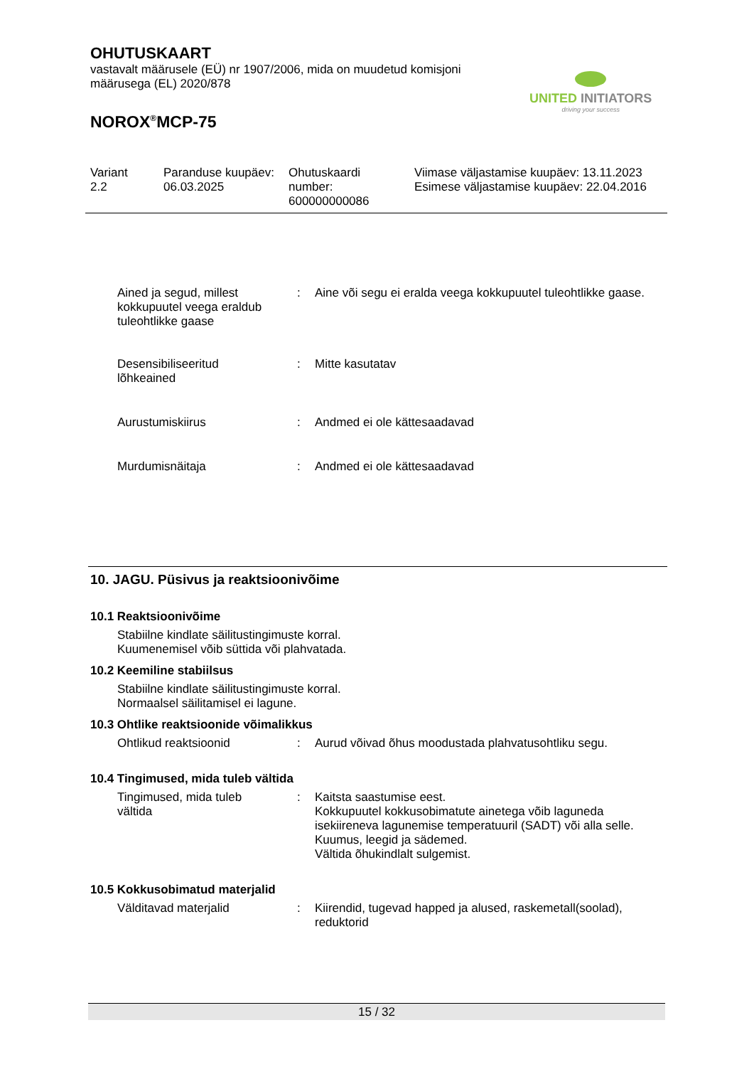OHUTUSKAART
vastavalt määrusele (EÜ) nr 1907/2006, mida on muudetud komisjoni
määrusega (EL) 2020/878
NOROX<sup>®</sup>MCP-75
UNITED INITIATORS
driving your success
Variant
2.2
Paranduse kuupäev:
06.03.2025
Ohutuskaardi
number:
600000000086
Viimase väljastamise kuupäev: 13.11.2023
Esimese väljastamise kuupäev: 22.04.2016
Ained ja segud, millest kokkupuutel veega eraldub tuleohtlikke gaase
: Aine või segu ei eralda veega kokkupuutel tuleohtlikke gaase.
Desensibiliseeritud
lõhkeained
: Mitte kasutatav
Aurustumiskiirus : Andmed ei ole kättesaadavad
Murdumisnäitaja : Andmed ei ole kättesaadavad
10. JAGU. Püsivus ja reaktsioonivõime
10.1 Reaktsioonivõime
Stabiilne kindlate säilitustingimuste korral.
Kuumenemisel võib süttida või plahvatada.
10.2 Keemiline stabiilsus
Stabiilne kindlate säilitustingimuste korral.
Normaalsel säilitamisel ei lagune.
10.3 Ohtlike reaktsioonide võimalikkus
Ohtlikud reaktsioonid : Aurud võivad õhus moodustada plahvatusohtliku segu.
10.4 Tingimused, mida tuleb vältida
Tingimused, mida tuleb
vältida
: Kaitsta saastumise eest.
Kokkupuutel kokkusobimatute ainetega võib laguneda isekiireneva lagunemise temperatuuril (SADT) või alla selle.
Kuumus, leegid ja sädemed.
Vältida õhukindlalt sulgemist.
10.5 Kokkusobimatud materjalid
Välditavad materjalid : Kiirendid, tugevad happed ja alused, raskemetall(soolad), reduktorid
15 / 32